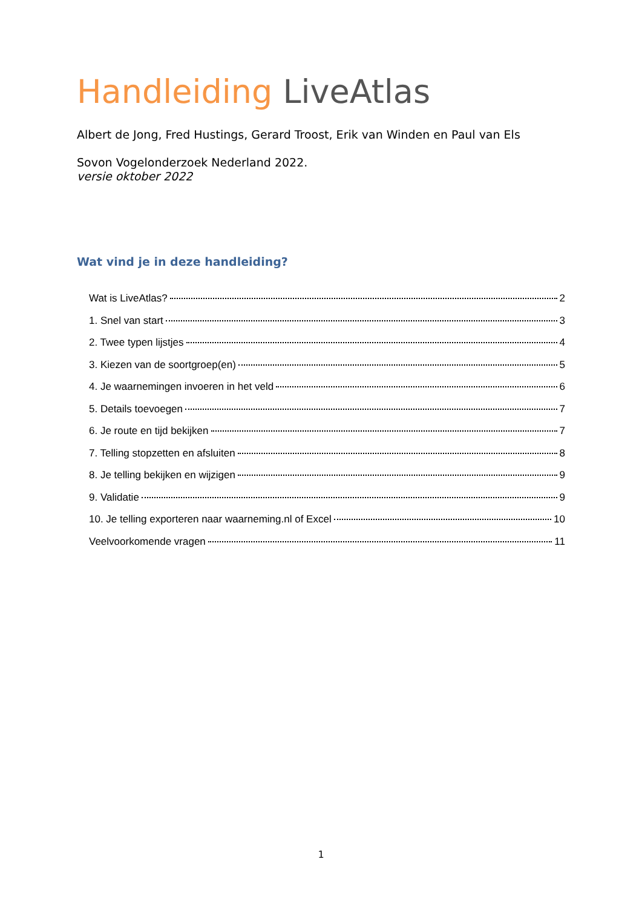Handleiding LiveAtlas
Albert de Jong, Fred Hustings, Gerard Troost, Erik van Winden en Paul van Els
Sovon Vogelonderzoek Nederland 2022.
versie oktober 2022
Wat vind je in deze handleiding?
Wat is LiveAtlas? 2
1. Snel van start 3
2. Twee typen lijstjes 4
3. Kiezen van de soortgroep(en) 5
4. Je waarnemingen invoeren in het veld 6
5. Details toevoegen 7
6. Je route en tijd bekijken 7
7. Telling stopzetten en afsluiten 8
8. Je telling bekijken en wijzigen 9
9. Validatie 9
10. Je telling exporteren naar waarneming.nl of Excel 10
Veelvoorkomende vragen 11
1